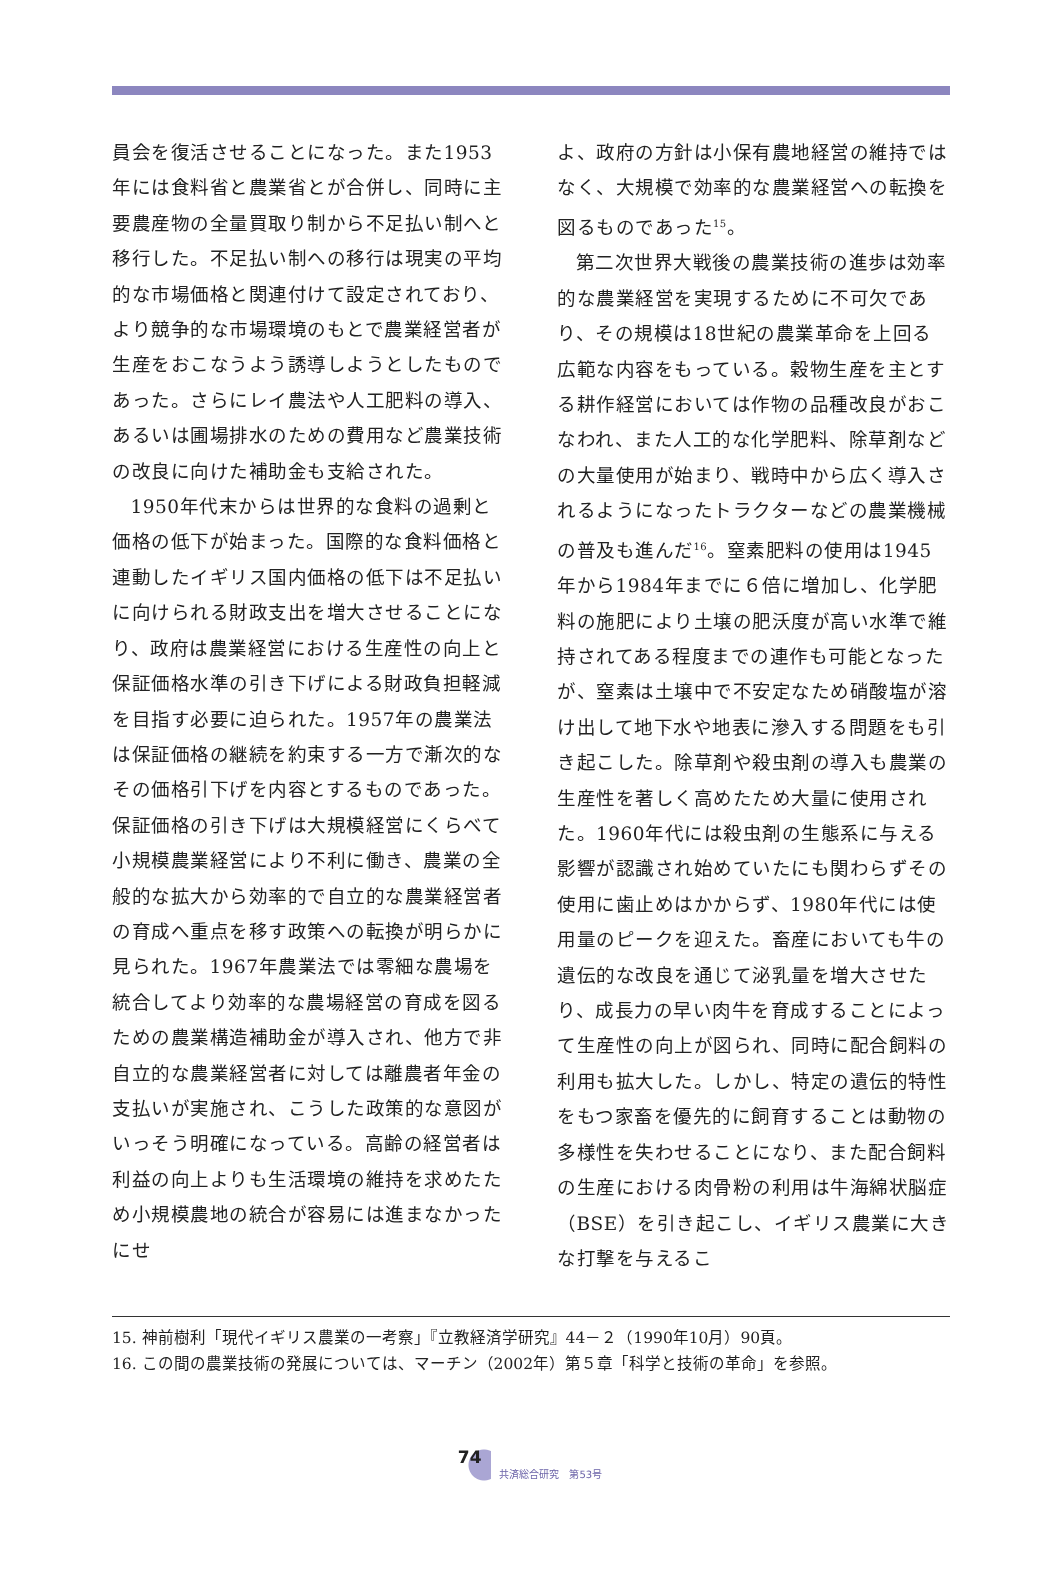員会を復活させることになった。また1953年には食料省と農業省とが合併し、同時に主要農産物の全量買取り制から不足払い制へと移行した。不足払い制への移行は現実の平均的な市場価格と関連付けて設定されており、より競争的な市場環境のもとで農業経営者が生産をおこなうよう誘導しようとしたものであった。さらにレイ農法や人工肥料の導入、あるいは圃場排水のための費用など農業技術の改良に向けた補助金も支給された。
1950年代末からは世界的な食料の過剰と価格の低下が始まった。国際的な食料価格と連動したイギリス国内価格の低下は不足払いに向けられる財政支出を増大させることになり、政府は農業経営における生産性の向上と保証価格水準の引き下げによる財政負担軽減を目指す必要に迫られた。1957年の農業法は保証価格の継続を約束する一方で漸次的なその価格引下げを内容とするものであった。保証価格の引き下げは大規模経営にくらべて小規模農業経営により不利に働き、農業の全般的な拡大から効率的で自立的な農業経営者の育成へ重点を移す政策への転換が明らかに見られた。1967年農業法では零細な農場を統合してより効率的な農場経営の育成を図るための農業構造補助金が導入され、他方で非自立的な農業経営者に対しては離農者年金の支払いが実施され、こうした政策的な意図がいっそう明確になっている。高齢の経営者は利益の向上よりも生活環境の維持を求めたため小規模農地の統合が容易には進まなかったにせ
よ、政府の方針は小保有農地経営の維持ではなく、大規模で効率的な農業経営への転換を図るものであった<sup>15</sup>。
第二次世界大戦後の農業技術の進歩は効率的な農業経営を実現するために不可欠であり、その規模は18世紀の農業革命を上回る広範な内容をもっている。穀物生産を主とする耕作経営においては作物の品種改良がおこなわれ、また人工的な化学肥料、除草剤などの大量使用が始まり、戦時中から広く導入されるようになったトラクターなどの農業機械の普及も進んだ<sup>16</sup>。窒素肥料の使用は1945年から1984年までに６倍に増加し、化学肥料の施肥により土壌の肥沃度が高い水準で維持されてある程度までの連作も可能となったが、窒素は土壌中で不安定なため硝酸塩が溶け出して地下水や地表に滲入する問題をも引き起こした。除草剤や殺虫剤の導入も農業の生産性を著しく高めたため大量に使用された。1960年代には殺虫剤の生態系に与える影響が認識され始めていたにも関わらずその使用に歯止めはかからず、1980年代には使用量のピークを迎えた。畜産においても牛の遺伝的な改良を通じて泌乳量を増大させたり、成長力の早い肉牛を育成することによって生産性の向上が図られ、同時に配合飼料の利用も拡大した。しかし、特定の遺伝的特性をもつ家畜を優先的に飼育することは動物の多様性を失わせることになり、また配合飼料の生産における肉骨粉の利用は牛海綿状脳症（BSE）を引き起こし、イギリス農業に大きな打撃を与えるこ
15. 神前樹利「現代イギリス農業の一考察」『立教経済学研究』44－２（1990年10月）90頁。
16. この間の農業技術の発展については、マーチン（2002年）第５章「科学と技術の革命」を参照。
74 共済総合研究　第53号